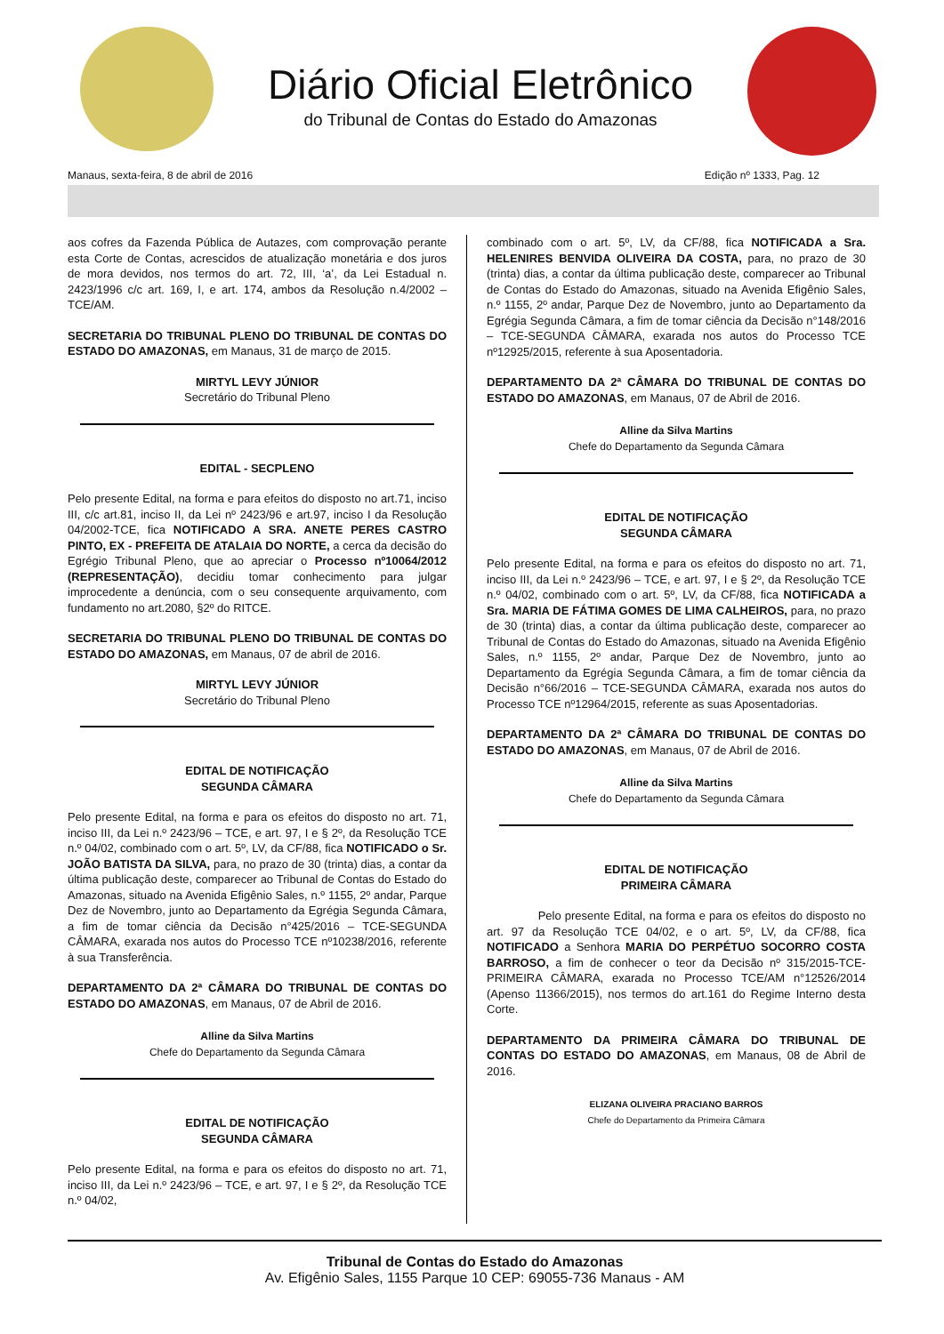Diário Oficial Eletrônico
do Tribunal de Contas do Estado do Amazonas
Manaus, sexta-feira, 8 de abril de 2016 Edição nº 1333, Pag. 12
aos cofres da Fazenda Pública de Autazes, com comprovação perante esta Corte de Contas, acrescidos de atualização monetária e dos juros de mora devidos, nos termos do art. 72, III, ‘a’, da Lei Estadual n. 2423/1996 c/c art. 169, I, e art. 174, ambos da Resolução n.4/2002 – TCE/AM.
SECRETARIA DO TRIBUNAL PLENO DO TRIBUNAL DE CONTAS DO ESTADO DO AMAZONAS, em Manaus, 31 de março de 2015.
MIRTYL LEVY JÚNIOR
Secretário do Tribunal Pleno
EDITAL - SECPLENO
Pelo presente Edital, na forma e para efeitos do disposto no art.71, inciso III, c/c art.81, inciso II, da Lei nº 2423/96 e art.97, inciso I da Resolução 04/2002-TCE, fica NOTIFICADO A SRA. ANETE PERES CASTRO PINTO, EX - PREFEITA DE ATALAIA DO NORTE, a cerca da decisão do Egrégio Tribunal Pleno, que ao apreciar o Processo nº10064/2012 (REPRESENTAÇÃO), decidiu tomar conhecimento para julgar improcedente a denúncia, com o seu consequente arquivamento, com fundamento no art.2080, §2º do RITCE.
SECRETARIA DO TRIBUNAL PLENO DO TRIBUNAL DE CONTAS DO ESTADO DO AMAZONAS, em Manaus, 07 de abril de 2016.
MIRTYL LEVY JÚNIOR
Secretário do Tribunal Pleno
EDITAL DE NOTIFICAÇÃO
SEGUNDA CÂMARA
Pelo presente Edital, na forma e para os efeitos do disposto no art. 71, inciso III, da Lei n.º 2423/96 – TCE, e art. 97, I e § 2º, da Resolução TCE n.º 04/02, combinado com o art. 5º, LV, da CF/88, fica NOTIFICADO o Sr. JOÃO BATISTA DA SILVA, para, no prazo de 30 (trinta) dias, a contar da última publicação deste, comparecer ao Tribunal de Contas do Estado do Amazonas, situado na Avenida Efigênio Sales, n.º 1155, 2º andar, Parque Dez de Novembro, junto ao Departamento da Egrégia Segunda Câmara, a fim de tomar ciência da Decisão n°425/2016 – TCE-SEGUNDA CÂMARA, exarada nos autos do Processo TCE nº10238/2016, referente à sua Transferência.
DEPARTAMENTO DA 2ª CÂMARA DO TRIBUNAL DE CONTAS DO ESTADO DO AMAZONAS, em Manaus, 07 de Abril de 2016.
Alline da Silva Martins
Chefe do Departamento da Segunda Câmara
EDITAL DE NOTIFICAÇÃO
SEGUNDA CÂMARA
Pelo presente Edital, na forma e para os efeitos do disposto no art. 71, inciso III, da Lei n.º 2423/96 – TCE, e art. 97, I e § 2º, da Resolução TCE n.º 04/02,
combinado com o art. 5º, LV, da CF/88, fica NOTIFICADA a Sra. HELENIRES BENVIDA OLIVEIRA DA COSTA, para, no prazo de 30 (trinta) dias, a contar da última publicação deste, comparecer ao Tribunal de Contas do Estado do Amazonas, situado na Avenida Efigênio Sales, n.º 1155, 2º andar, Parque Dez de Novembro, junto ao Departamento da Egrégia Segunda Câmara, a fim de tomar ciência da Decisão n°148/2016 – TCE-SEGUNDA CÂMARA, exarada nos autos do Processo TCE nº12925/2015, referente à sua Aposentadoria.
DEPARTAMENTO DA 2ª CÂMARA DO TRIBUNAL DE CONTAS DO ESTADO DO AMAZONAS, em Manaus, 07 de Abril de 2016.
Alline da Silva Martins
Chefe do Departamento da Segunda Câmara
EDITAL DE NOTIFICAÇÃO
SEGUNDA CÂMARA
Pelo presente Edital, na forma e para os efeitos do disposto no art. 71, inciso III, da Lei n.º 2423/96 – TCE, e art. 97, I e § 2º, da Resolução TCE n.º 04/02, combinado com o art. 5º, LV, da CF/88, fica NOTIFICADA a Sra. MARIA DE FÁTIMA GOMES DE LIMA CALHEIROS, para, no prazo de 30 (trinta) dias, a contar da última publicação deste, comparecer ao Tribunal de Contas do Estado do Amazonas, situado na Avenida Efigênio Sales, n.º 1155, 2º andar, Parque Dez de Novembro, junto ao Departamento da Egrégia Segunda Câmara, a fim de tomar ciência da Decisão n°66/2016 – TCE-SEGUNDA CÂMARA, exarada nos autos do Processo TCE nº12964/2015, referente as suas Aposentadorias.
DEPARTAMENTO DA 2ª CÂMARA DO TRIBUNAL DE CONTAS DO ESTADO DO AMAZONAS, em Manaus, 07 de Abril de 2016.
Alline da Silva Martins
Chefe do Departamento da Segunda Câmara
EDITAL DE NOTIFICAÇÃO
PRIMEIRA CÂMARA
Pelo presente Edital, na forma e para os efeitos do disposto no art. 97 da Resolução TCE 04/02, e o art. 5º, LV, da CF/88, fica NOTIFICADO a Senhora MARIA DO PERPÉTUO SOCORRO COSTA BARROSO, a fim de conhecer o teor da Decisão nº 315/2015-TCE-PRIMEIRA CÂMARA, exarada no Processo TCE/AM n°12526/2014 (Apenso 11366/2015), nos termos do art.161 do Regime Interno desta Corte.
DEPARTAMENTO DA PRIMEIRA CÂMARA DO TRIBUNAL DE CONTAS DO ESTADO DO AMAZONAS, em Manaus, 08 de Abril de 2016.
ELIZANA OLIVEIRA PRACIANO BARROS
Chefe do Departamento da Primeira Câmara
Tribunal de Contas do Estado do Amazonas
Av. Efigênio Sales, 1155 Parque 10 CEP: 69055-736 Manaus - AM